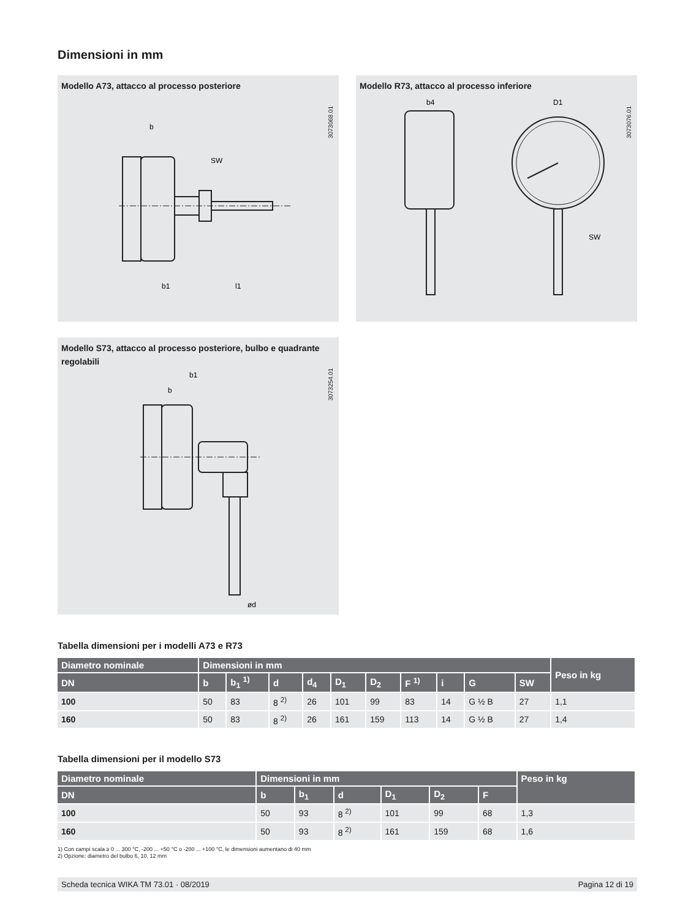Dimensioni in mm
Modello A73, attacco al processo posteriore
3073068.01
b
b1
l1
SW
Modello R73, attacco al processo inferiore
3073076.01
b4
D1
SW
Modello S73, attacco al processo posteriore, bulbo e quadrante regolabili
3073254.01
b1
b
ød
Tabella dimensioni per i modelli A73 e R73
| Diametro nominale | Dimensioni in mm | | | | | | | | | | Peso in kg |
| --- | --- | --- | --- | --- | --- | --- | --- | --- | --- | --- | --- |
| DN | b | b<sub>1</sub> <sup>1)</sup> | d | d<sub>4</sub> | D<sub>1</sub> | D<sub>2</sub> | F <sup>1)</sup> | i | G | SW | |
| 100 | 50 | 83 | 8 <sup>2)</sup> | 26 | 101 | 99 | 83 | 14 | G ½ B | 27 | 1,1 |
| 160 | 50 | 83 | 8 <sup>2)</sup> | 26 | 161 | 159 | 113 | 14 | G ½ B | 27 | 1,4 |
Tabella dimensioni per il modello S73
| Diametro nominale | Dimensioni in mm | | | | | | Peso in kg |
| --- | --- | --- | --- | --- | --- | --- | --- |
| DN | b | b<sub>1</sub> | d | D<sub>1</sub> | D<sub>2</sub> | F | |
| 100 | 50 | 93 | 8 <sup>2)</sup> | 101 | 99 | 68 | 1,3 |
| 160 | 50 | 93 | 8 <sup>2)</sup> | 161 | 159 | 68 | 1,6 |
1) Con campi scala ≥ 0 ... 300 °C, -200 ... +50 °C o -200 ... +100 °C, le dimensioni aumentano di 40 mm
2) Opzione: diametro del bulbo 6, 10, 12 mm
Scheda tecnica WIKA TM 73.01 · 08/2019 Pagina 12 di 19